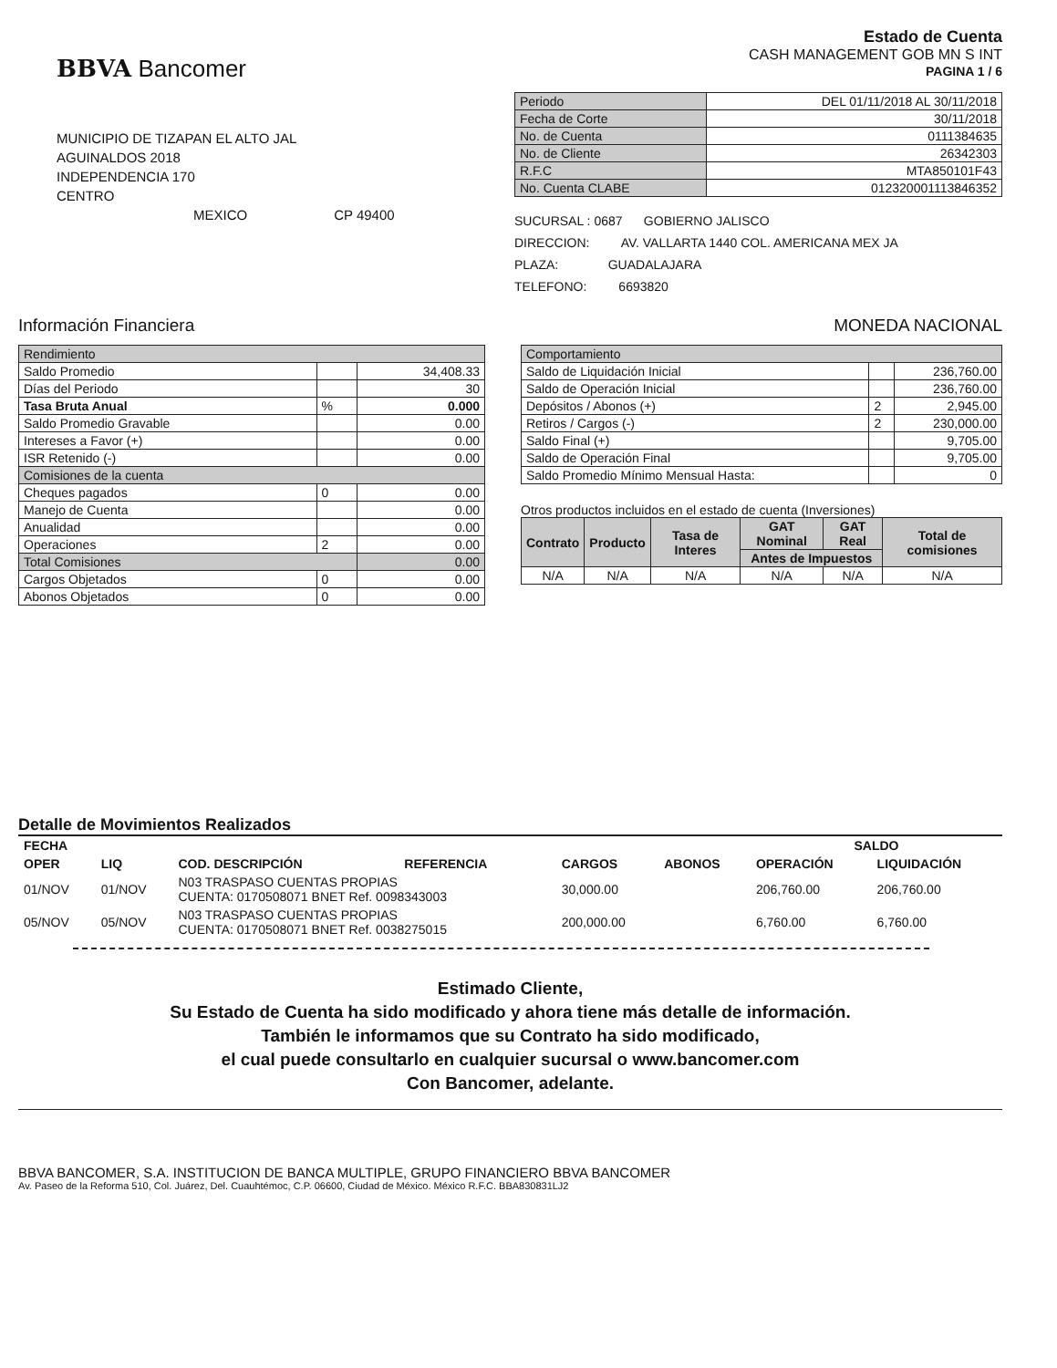BBVA Bancomer
Estado de Cuenta
CASH MANAGEMENT GOB MN S INT
PAGINA 1 / 6
MUNICIPIO DE TIZAPAN EL ALTO JAL
AGUINALDOS 2018
INDEPENDENCIA 170
CENTRO
MEXICO CP 49400
| Periodo | DEL 01/11/2018 AL 30/11/2018 |
| Fecha de Corte | 30/11/2018 |
| No. de Cuenta | 0111384635 |
| No. de Cliente | 26342303 |
| R.F.C | MTA850101F43 |
| No. Cuenta CLABE | 012320001113846352 |
SUCURSAL : 0687 GOBIERNO JALISCO
DIRECCION: AV. VALLARTA 1440 COL. AMERICANA MEX JA
PLAZA: GUADALAJARA
TELEFONO: 6693820
Información Financiera MONEDA NACIONAL
| Rendimiento | | |
| Saldo Promedio | | 34,408.33 |
| Días del Periodo | | 30 |
| Tasa Bruta Anual | % | 0.000 |
| Saldo Promedio Gravable | | 0.00 |
| Intereses a Favor (+) | | 0.00 |
| ISR Retenido (-) | | 0.00 |
| Comisiones de la cuenta | | |
| Cheques pagados | 0 | 0.00 |
| Manejo de Cuenta | | 0.00 |
| Anualidad | | 0.00 |
| Operaciones | 2 | 0.00 |
| Total Comisiones | | 0.00 |
| Cargos Objetados | 0 | 0.00 |
| Abonos Objetados | 0 | 0.00 |
| Comportamiento | | |
| Saldo de Liquidación Inicial | | 236,760.00 |
| Saldo de Operación Inicial | | 236,760.00 |
| Depósitos / Abonos (+) | 2 | 2,945.00 |
| Retiros / Cargos (-) | 2 | 230,000.00 |
| Saldo Final (+) | | 9,705.00 |
| Saldo de Operación Final | | 9,705.00 |
| Saldo Promedio Mínimo Mensual Hasta: | | 0 |
Otros productos incluidos en el estado de cuenta (Inversiones)
| Contrato | Producto | Tasa de Interes | GAT Nominal | GAT Real | Total de comisiones |
| --- | --- | --- | --- | --- | --- |
| | | | Antes de Impuestos | | |
| N/A | N/A | N/A | N/A | N/A | N/A |
Detalle de Movimientos Realizados
| FECHA | | | | | | SALDO | |
| --- | --- | --- | --- | --- | --- | --- | --- |
| OPER | LIQ | COD. DESCRIPCIÓN | REFERENCIA | CARGOS | ABONOS | OPERACIÓN | LIQUIDACIÓN |
| 01/NOV | 01/NOV | N03 TRASPASO CUENTAS PROPIAS CUENTA: 0170508071 BNET Ref. 0098343003 | | 30,000.00 | | 206,760.00 | 206,760.00 |
| 05/NOV | 05/NOV | N03 TRASPASO CUENTAS PROPIAS CUENTA: 0170508071 BNET Ref. 0038275015 | | 200,000.00 | | 6,760.00 | 6,760.00 |
Estimado Cliente,
Su Estado de Cuenta ha sido modificado y ahora tiene más detalle de información.
También le informamos que su Contrato ha sido modificado,
el cual puede consultarlo en cualquier sucursal o www.bancomer.com
Con Bancomer, adelante.
BBVA BANCOMER, S.A. INSTITUCION DE BANCA MULTIPLE, GRUPO FINANCIERO BBVA BANCOMER
Av. Paseo de la Reforma 510, Col. Juárez, Del. Cuauhtémoc, C.P. 06600, Ciudad de México. México R.F.C. BBA830831LJ2